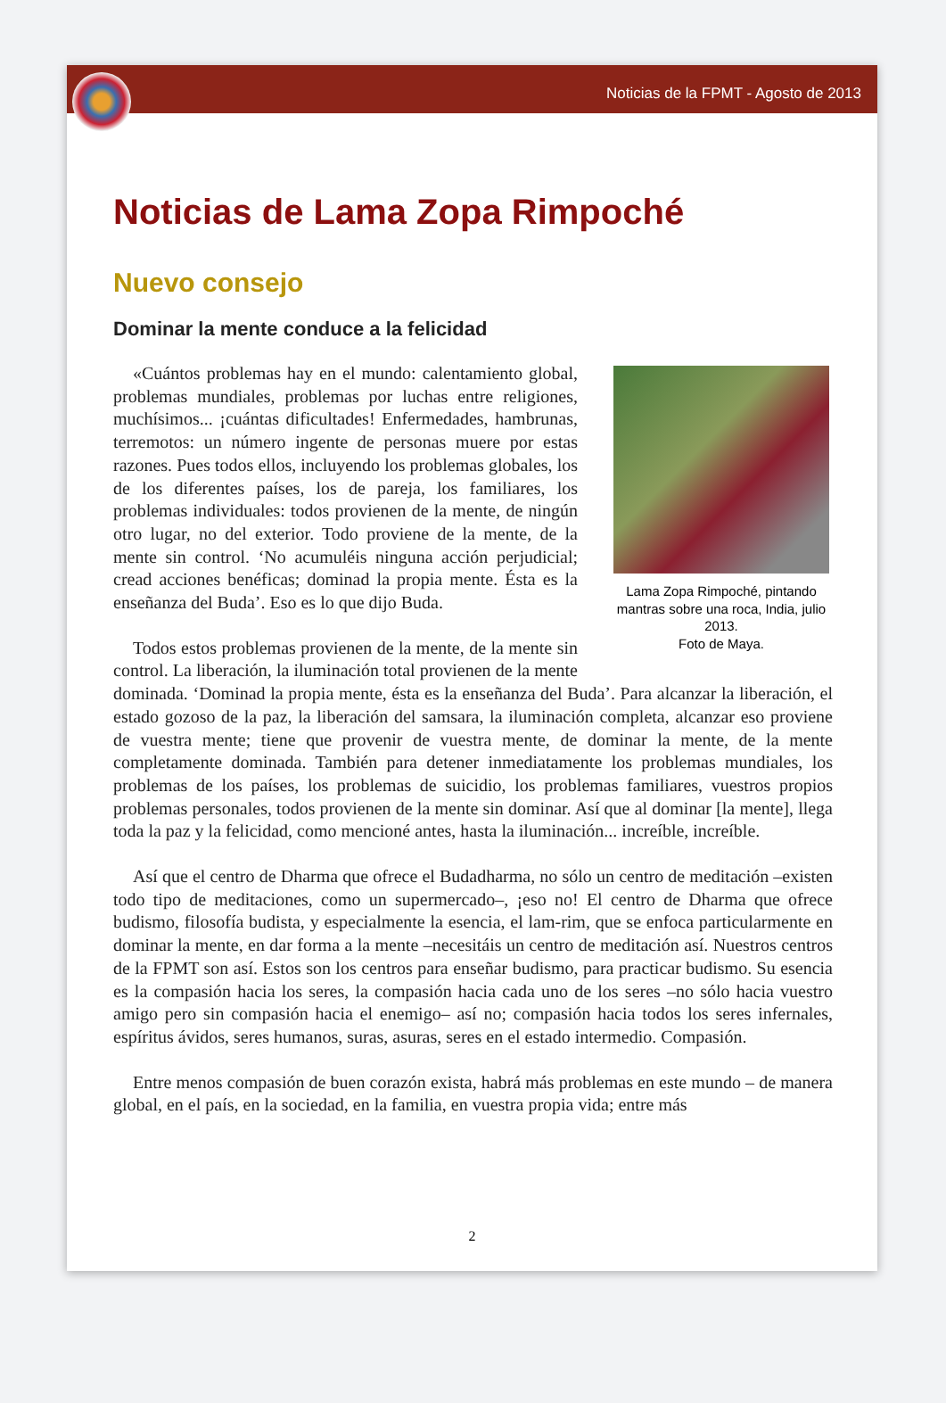Noticias de la FPMT - Agosto de 2013
Noticias de Lama Zopa Rimpoché
Nuevo consejo
Dominar la mente conduce a la felicidad
Lama Zopa Rimpoché, pintando mantras sobre una roca, India, julio 2013.
Foto de Maya.
«Cuántos problemas hay en el mundo: calentamiento global, problemas mundiales, problemas por luchas entre religiones, muchísimos... ¡cuántas dificultades! Enfermedades, hambrunas, terremotos: un número ingente de personas muere por estas razones. Pues todos ellos, incluyendo los problemas globales, los de los diferentes países, los de pareja, los familiares, los problemas individuales: todos provienen de la mente, de ningún otro lugar, no del exterior. Todo proviene de la mente, de la mente sin control. ‘No acumuléis ninguna acción perjudicial; cread acciones benéficas; dominad la propia mente. Ésta es la enseñanza del Buda’. Eso es lo que dijo Buda.
Todos estos problemas provienen de la mente, de la mente sin control. La liberación, la iluminación total provienen de la mente dominada. ‘Dominad la propia mente, ésta es la enseñanza del Buda’. Para alcanzar la liberación, el estado gozoso de la paz, la liberación del samsara, la iluminación completa, alcanzar eso proviene de vuestra mente; tiene que provenir de vuestra mente, de dominar la mente, de la mente completamente dominada. También para detener inmediatamente los problemas mundiales, los problemas de los países, los problemas de suicidio, los problemas familiares, vuestros propios problemas personales, todos provienen de la mente sin dominar. Así que al dominar [la mente], llega toda la paz y la felicidad, como mencioné antes, hasta la iluminación... increíble, increíble.
Así que el centro de Dharma que ofrece el Budadharma, no sólo un centro de meditación –existen todo tipo de meditaciones, como un supermercado–, ¡eso no! El centro de Dharma que ofrece budismo, filosofía budista, y especialmente la esencia, el lam-rim, que se enfoca particularmente en dominar la mente, en dar forma a la mente –necesitáis un centro de meditación así. Nuestros centros de la FPMT son así. Estos son los centros para enseñar budismo, para practicar budismo. Su esencia es la compasión hacia los seres, la compasión hacia cada uno de los seres –no sólo hacia vuestro amigo pero sin compasión hacia el enemigo– así no; compasión hacia todos los seres infernales, espíritus ávidos, seres humanos, suras, asuras, seres en el estado intermedio. Compasión.
Entre menos compasión de buen corazón exista, habrá más problemas en este mundo – de manera global, en el país, en la sociedad, en la familia, en vuestra propia vida; entre más
2